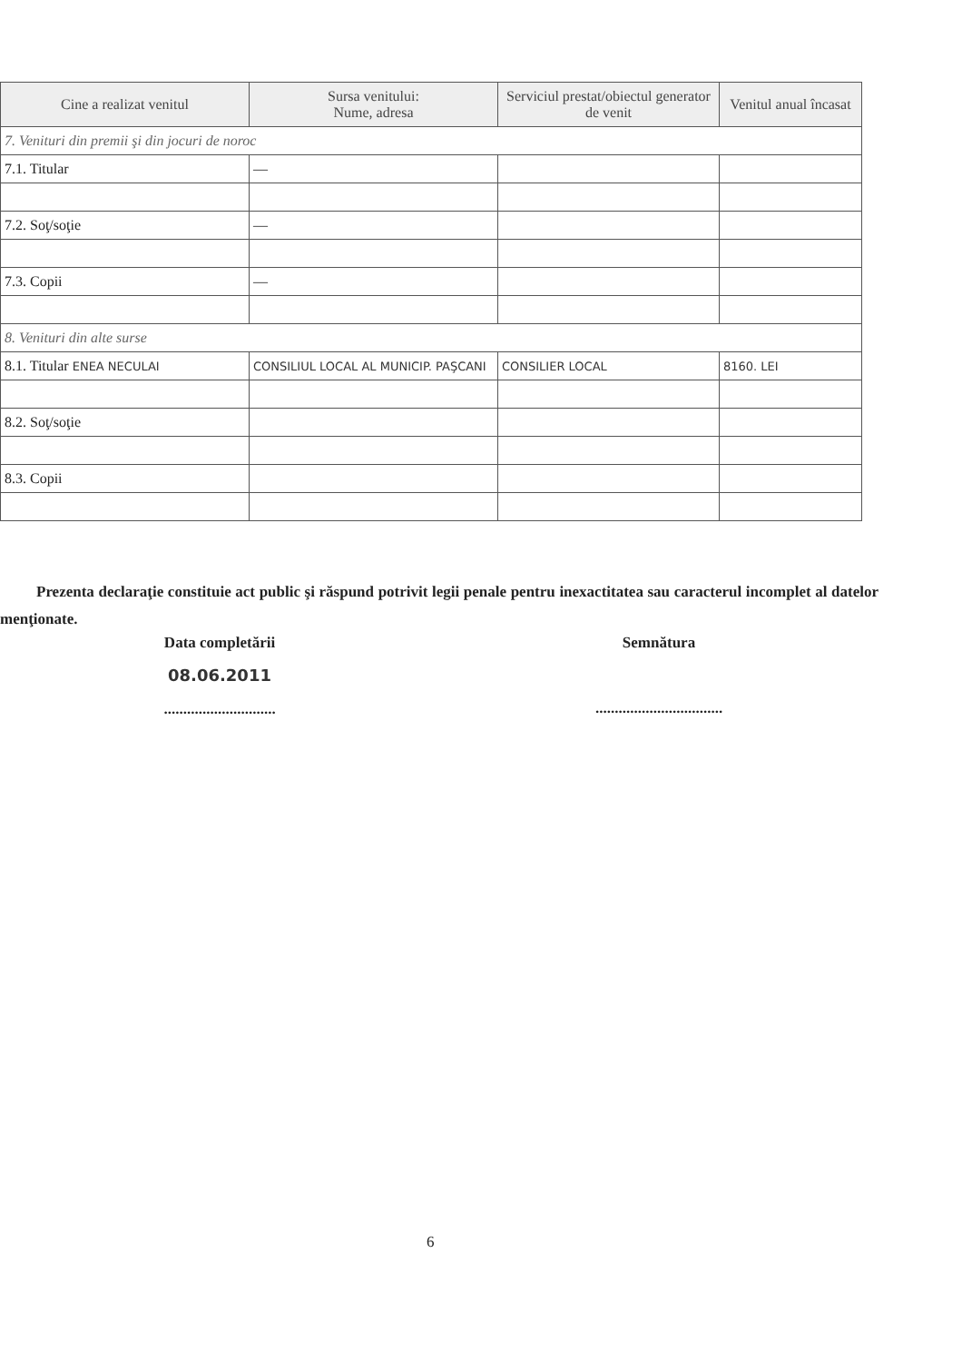| Cine a realizat venitul | Sursa venitului: Nume, adresa | Serviciul prestat/obiectul generator de venit | Venitul anual încasat |
| --- | --- | --- | --- |
| 7. Venituri din premii şi din jocuri de noroc | | | |
| 7.1. Titular | — | | |
| 7.2. Soţ/soţie | — | | |
| 7.3. Copii | — | | |
| 8. Venituri din alte surse | | | |
| 8.1. Titular ENEA NECULAI | CONSILIUL LOCAL AL MUNICIP. PAŞCANI | CONSILIER LOCAL | 8160. LEI |
| 8.2. Soţ/soţie | | | |
| 8.3. Copii | | | |
Prezenta declaraţie constituie act public şi răspund potrivit legii penale pentru inexactitatea sau caracterul incomplet al datelor menţionate.
Data completării
08.06.2011
.............................
Semnătura
.................................
6